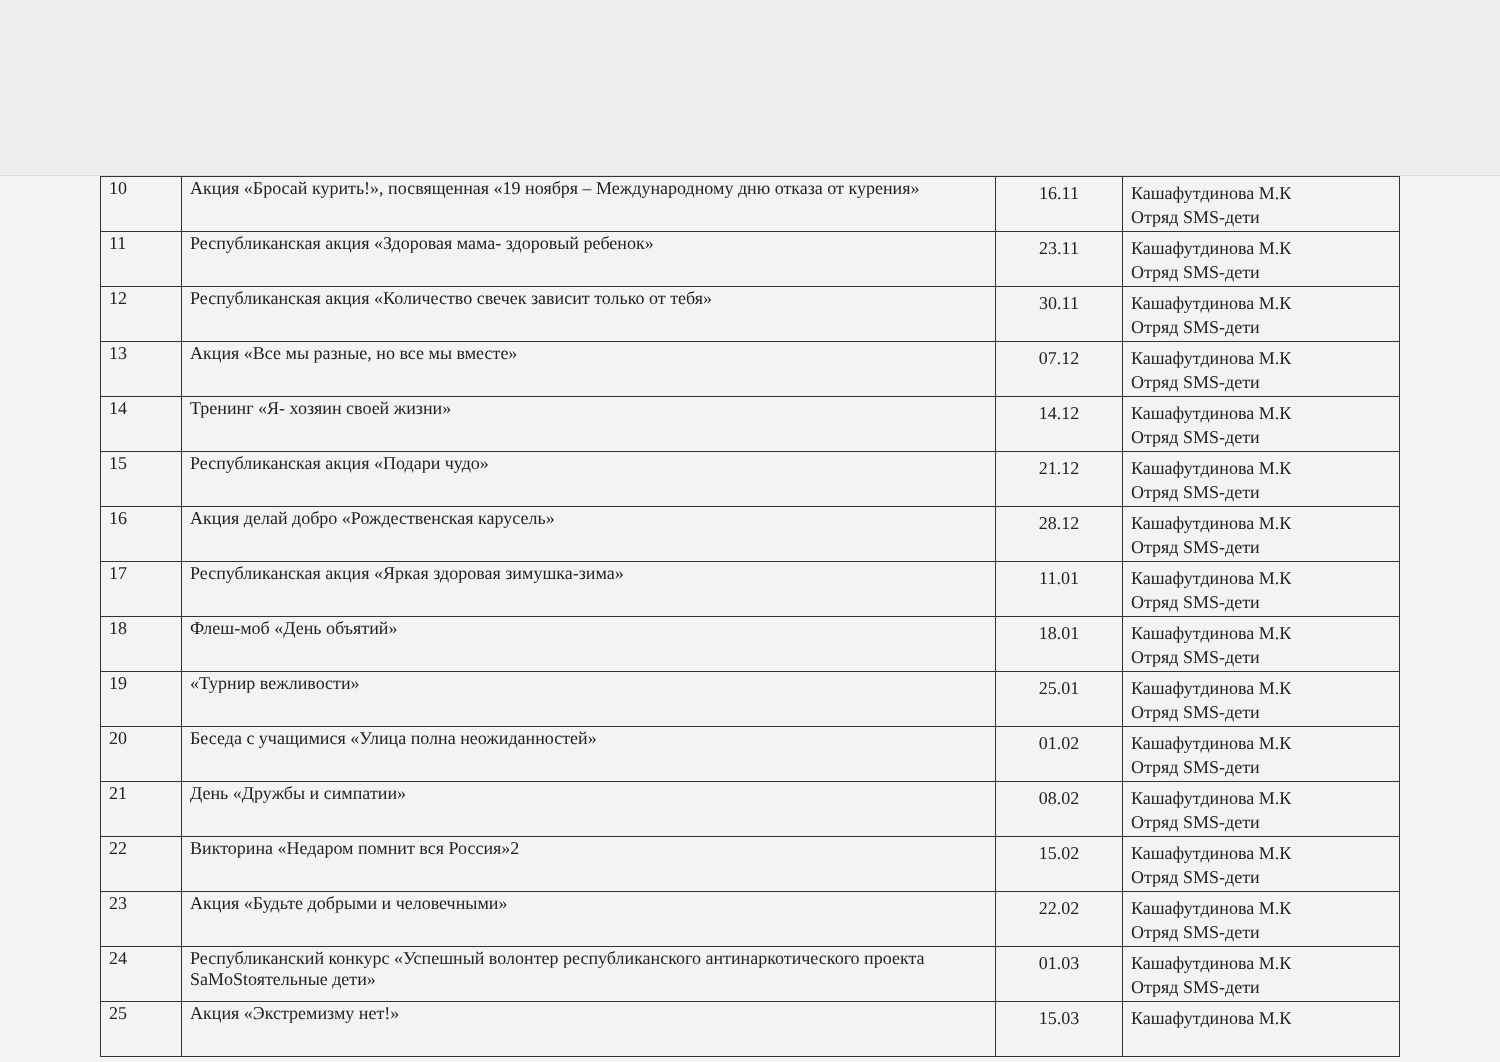| 10 | Акция «Бросай курить!», посвященная «19 ноября – Международному дню отказа от курения» | 16.11 | Кашафутдинова М.К Отряд SMS-дети |
| 11 | Республиканская акция «Здоровая мама- здоровый ребенок» | 23.11 | Кашафутдинова М.К Отряд SMS-дети |
| 12 | Республиканская акция «Количество свечек зависит только от тебя» | 30.11 | Кашафутдинова М.К Отряд SMS-дети |
| 13 | Акция «Все мы разные, но все мы вместе» | 07.12 | Кашафутдинова М.К Отряд SMS-дети |
| 14 | Тренинг «Я- хозяин своей жизни» | 14.12 | Кашафутдинова М.К Отряд SMS-дети |
| 15 | Республиканская акция «Подари чудо» | 21.12 | Кашафутдинова М.К Отряд SMS-дети |
| 16 | Акция делай добро «Рождественская карусель» | 28.12 | Кашафутдинова М.К Отряд SMS-дети |
| 17 | Республиканская акция «Яркая здоровая зимушка-зима» | 11.01 | Кашафутдинова М.К Отряд SMS-дети |
| 18 | Флеш-моб «День объятий» | 18.01 | Кашафутдинова М.К Отряд SMS-дети |
| 19 | «Турнир вежливости» | 25.01 | Кашафутдинова М.К Отряд SMS-дети |
| 20 | Беседа с учащимися «Улица полна неожиданностей» | 01.02 | Кашафутдинова М.К Отряд SMS-дети |
| 21 | День «Дружбы и симпатии» | 08.02 | Кашафутдинова М.К Отряд SMS-дети |
| 22 | Викторина «Недаром помнит вся Россия»2 | 15.02 | Кашафутдинова М.К Отряд SMS-дети |
| 23 | Акция «Будьте добрыми и человечными» | 22.02 | Кашафутдинова М.К Отряд SMS-дети |
| 24 | Республиканский конкурс «Успешный волонтер республиканского антинаркотического проекта SaMoStоятельные дети» | 01.03 | Кашафутдинова М.К Отряд SMS-дети |
| 25 | Акция «Экстремизму нет!» | 15.03 | Кашафутдинова М.К |